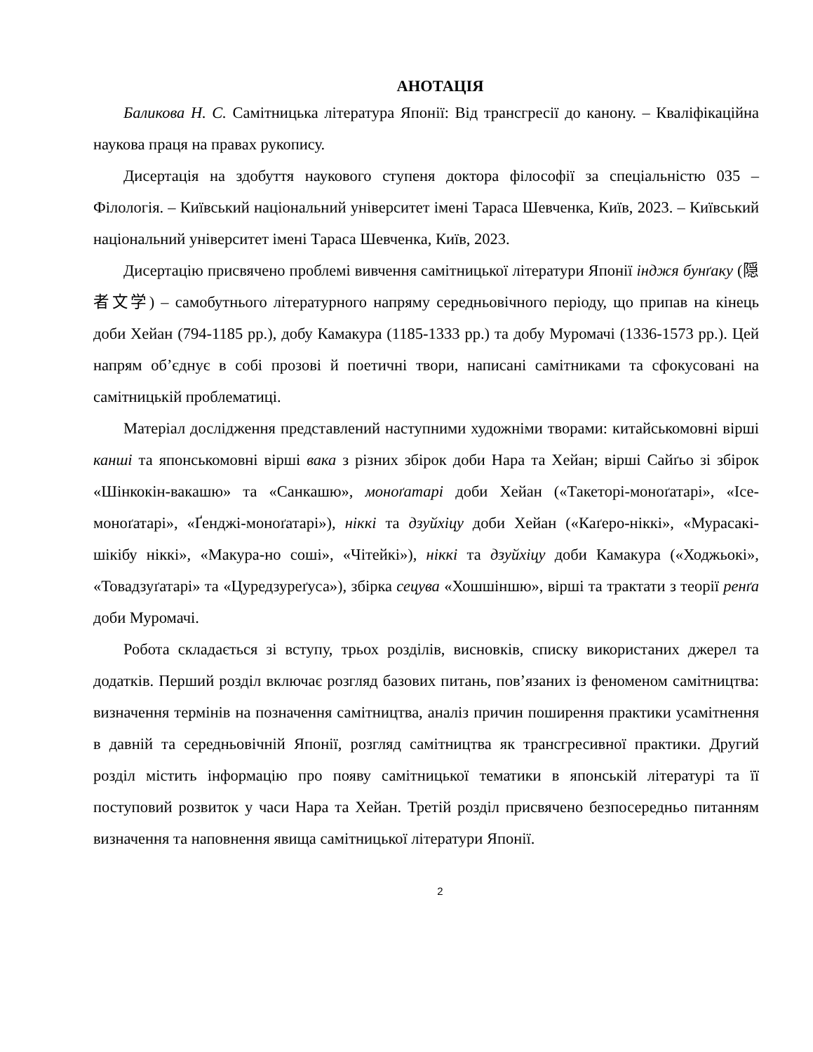АНОТАЦІЯ
Баликова Н. С. Самітницька література Японії: Від трансгресії до канону. – Кваліфікаційна наукова праця на правах рукопису.
Дисертація на здобуття наукового ступеня доктора філософії за спеціальністю 035 – Філологія. – Київський національний університет імені Тараса Шевченка, Київ, 2023. – Київський національний університет імені Тараса Шевченка, Київ, 2023.
Дисертацію присвячено проблемі вивчення самітницької літератури Японії інджя бунґаку (隠者文学) – самобутнього літературного напряму середньовічного періоду, що припав на кінець доби Хейан (794-1185 рр.), добу Камакура (1185-1333 рр.) та добу Муромачі (1336-1573 рр.). Цей напрям об’єднує в собі прозові й поетичні твори, написані самітниками та сфокусовані на самітницькій проблематиці.
Матеріал дослідження представлений наступними художніми творами: китайськомовні вірші канші та японськомовні вірші вака з різних збірок доби Нара та Хейан; вірші Сайґьо зі збірок «Шінкокін-вакашю» та «Санкашю», моноґатарі доби Хейан («Такеторі-моноґатарі», «Ісе-моноґатарі», «Ґенджі-моноґатарі»), ніккі та дзуйхіцу доби Хейан («Каґеро-ніккі», «Мурасакі-шікібу ніккі», «Макура-но соші», «Чітейкі»), ніккі та дзуйхіцу доби Камакура («Ходжьокі», «Товадзуґатарі» та «Цуредзуреґуса»), збірка сецува «Хошшіншю», вірші та трактати з теорії ренґа доби Муромачі.
Робота складається зі вступу, трьох розділів, висновків, списку використаних джерел та додатків. Перший розділ включає розгляд базових питань, пов’язаних із феноменом самітництва: визначення термінів на позначення самітництва, аналіз причин поширення практики усамітнення в давній та середньовічній Японії, розгляд самітництва як трансгресивної практики. Другий розділ містить інформацію про появу самітницької тематики в японській літературі та її поступовий розвиток у часи Нара та Хейан. Третій розділ присвячено безпосередньо питанням визначення та наповнення явища самітницької літератури Японії.
2